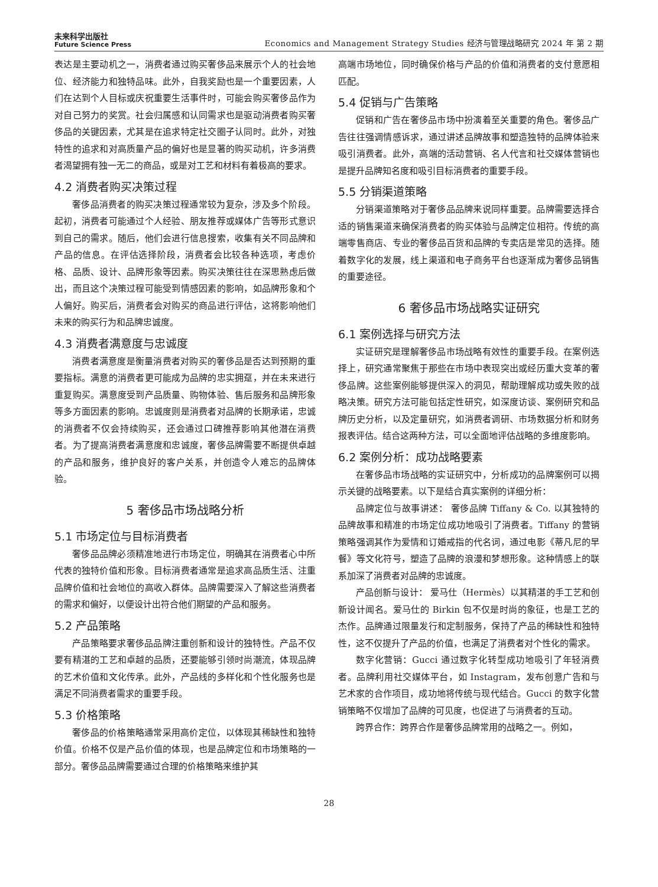未来科学出版社
Future Science Press
Economics and Management Strategy Studies 经济与管理战略研究 2024 年 第 2 期
表达是主要动机之一，消费者通过购买奢侈品来展示个人的社会地位、经济能力和独特品味。此外，自我奖励也是一个重要因素，人们在达到个人目标或庆祝重要生活事件时，可能会购买奢侈品作为对自己努力的奖赏。社会归属感和认同需求也是驱动消费者购买奢侈品的关键因素，尤其是在追求特定社交圈子认同时。此外，对独特性的追求和对高质量产品的偏好也是显著的购买动机，许多消费者渴望拥有独一无二的商品，或是对工艺和材料有着极高的要求。
4.2 消费者购买决策过程
奢侈品消费者的购买决策过程通常较为复杂，涉及多个阶段。起初，消费者可能通过个人经验、朋友推荐或媒体广告等形式意识到自己的需求。随后，他们会进行信息搜索，收集有关不同品牌和产品的信息。在评估选择阶段，消费者会比较各种选项，考虑价格、品质、设计、品牌形象等因素。购买决策往往在深思熟虑后做出，而且这个决策过程可能受到情感因素的影响，如品牌形象和个人偏好。购买后，消费者会对购买的商品进行评估，这将影响他们未来的购买行为和品牌忠诚度。
4.3 消费者满意度与忠诚度
消费者满意度是衡量消费者对购买的奢侈品是否达到预期的重要指标。满意的消费者更可能成为品牌的忠实拥趸，并在未来进行重复购买。满意度受到产品质量、购物体验、售后服务和品牌形象等多方面因素的影响。忠诚度则是消费者对品牌的长期承诺，忠诚的消费者不仅会持续购买，还会通过口碑推荐影响其他潜在消费者。为了提高消费者满意度和忠诚度，奢侈品牌需要不断提供卓越的产品和服务，维护良好的客户关系，并创造令人难忘的品牌体验。
5 奢侈品市场战略分析
5.1 市场定位与目标消费者
奢侈品品牌必须精准地进行市场定位，明确其在消费者心中所代表的独特价值和形象。目标消费者通常是追求高品质生活、注重品牌价值和社会地位的高收入群体。品牌需要深入了解这些消费者的需求和偏好，以便设计出符合他们期望的产品和服务。
5.2 产品策略
产品策略要求奢侈品品牌注重创新和设计的独特性。产品不仅要有精湛的工艺和卓越的品质，还要能够引领时尚潮流，体现品牌的艺术价值和文化传承。此外，产品线的多样化和个性化服务也是满足不同消费者需求的重要手段。
5.3 价格策略
奢侈品的价格策略通常采用高价定位，以体现其稀缺性和独特价值。价格不仅是产品价值的体现，也是品牌定位和市场策略的一部分。奢侈品品牌需要通过合理的价格策略来维护其
高端市场地位，同时确保价格与产品的价值和消费者的支付意愿相匹配。
5.4 促销与广告策略
促销和广告在奢侈品市场中扮演着至关重要的角色。奢侈品广告往往强调情感诉求，通过讲述品牌故事和塑造独特的品牌体验来吸引消费者。此外，高端的活动营销、名人代言和社交媒体营销也是提升品牌知名度和吸引目标消费者的重要手段。
5.5 分销渠道策略
分销渠道策略对于奢侈品品牌来说同样重要。品牌需要选择合适的销售渠道来确保消费者的购买体验与品牌定位相符。传统的高端零售商店、专业的奢侈品百货和品牌的专卖店是常见的选择。随着数字化的发展，线上渠道和电子商务平台也逐渐成为奢侈品销售的重要途径。
6 奢侈品市场战略实证研究
6.1 案例选择与研究方法
实证研究是理解奢侈品市场战略有效性的重要手段。在案例选择上，研究通常聚焦于那些在市场中表现突出或经历重大变革的奢侈品牌。这些案例能够提供深入的洞见，帮助理解成功或失败的战略决策。研究方法可能包括定性研究，如深度访谈、案例研究和品牌历史分析，以及定量研究，如消费者调研、市场数据分析和财务报表评估。结合这两种方法，可以全面地评估战略的多维度影响。
6.2 案例分析：成功战略要素
在奢侈品市场战略的实证研究中，分析成功的品牌案例可以揭示关键的战略要素。以下是结合真实案例的详细分析：
品牌定位与故事讲述： 奢侈品牌 Tiffany & Co. 以其独特的品牌故事和精准的市场定位成功地吸引了消费者。Tiffany 的营销策略强调其作为爱情和订婚戒指的代名词，通过电影《蒂凡尼的早餐》等文化符号，塑造了品牌的浪漫和梦想形象。这种情感上的联系加深了消费者对品牌的忠诚度。
产品创新与设计： 爱马仕（Hermès）以其精湛的手工艺和创新设计闻名。爱马仕的 Birkin 包不仅是时尚的象征，也是工艺的杰作。品牌通过限量发行和定制服务，保持了产品的稀缺性和独特性，这不仅提升了产品的价值，也满足了消费者对个性化的需求。
数字化营销：Gucci 通过数字化转型成功地吸引了年轻消费者。品牌利用社交媒体平台，如 Instagram，发布创意广告和与艺术家的合作项目，成功地将传统与现代结合。Gucci 的数字化营销策略不仅增加了品牌的可见度，也促进了与消费者的互动。
跨界合作：跨界合作是奢侈品牌常用的战略之一。例如，
28